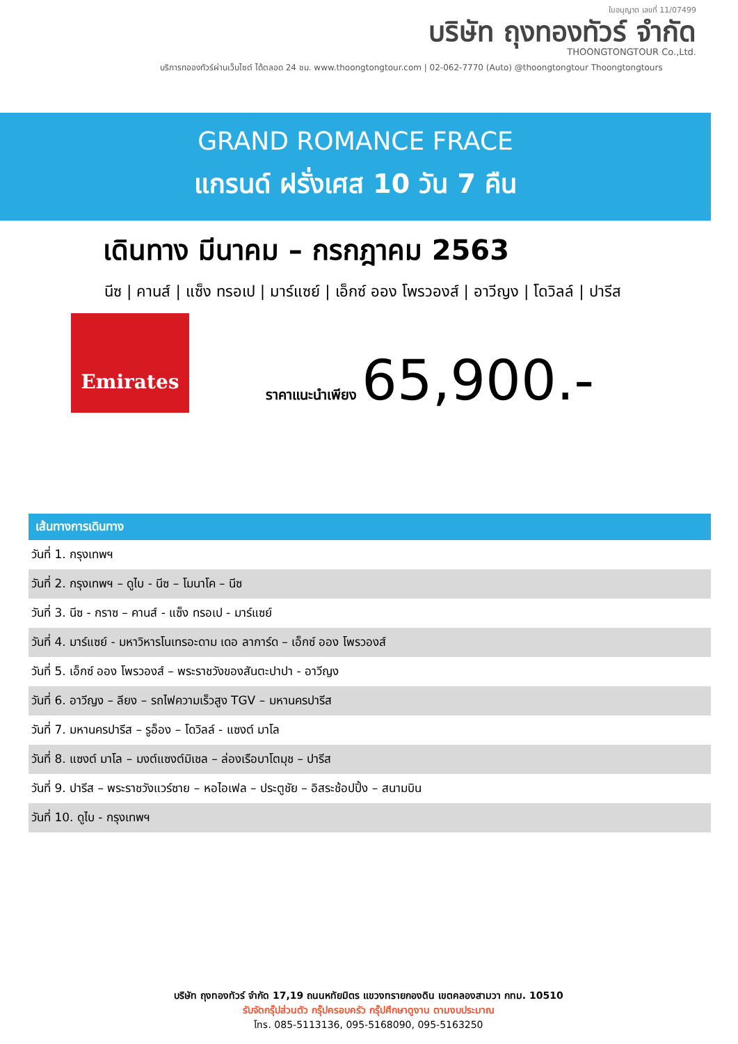ใบอนุญาต เลขที่ 11/07499
บริษัท ถุงทองทัวร์ จำกัด
THOONGTONGTOUR Co.,Ltd.
บริการทอองทัวร์ผ่านเว็บไซต์ ได้ตลอด 24 ชม. www.thoongtongtour.com | 02-062-7770 (Auto) @thoongtongtour Thoongtongtours
GRAND ROMANCE FRACE
แกรนด์ ฝรั่งเศส 10 วัน 7 คืน
เดินทาง มีนาคม – กรกฎาคม 2563
นีซ | คานส์ | แซ็ง ทรอเป | มาร์แซย์ | เอ็กซ์ ออง โพรวองส์ | อาวีญง | โดวิลล์ | ปารีส
Emirates
ราคาแนะนำเพียง 65,900.-
| เส้นทางการเดินทาง |
| --- |
| วันที่ 1. กรุงเทพฯ |
| วันที่ 2. กรุงเทพฯ – ดูไบ - นีซ – โมนาโค – นีซ |
| วันที่ 3. นีซ - กราซ – คานส์ - แซ็ง ทรอเป - มาร์แซย์ |
| วันที่ 4. มาร์แซย์ - มหาวิหารโนเทรอะดาม เดอ ลาการ์ด – เอ็กซ์ ออง โพรวองส์ |
| วันที่ 5. เอ็กซ์ ออง โพรวองส์ – พระราชวังของสันตะปาปา - อาวีญง |
| วันที่ 6. อาวีญง – ลียง – รถไฟความเร็วสูง TGV – มหานครปารีส |
| วันที่ 7. มหานครปารีส – รูอ็อง – โดวิลล์ - แซงต์ มาโล |
| วันที่ 8. แซงต์ มาโล – มงต์แซงต์มิเชล – ล่องเรือบาโตมุช – ปารีส |
| วันที่ 9. ปารีส – พระราชวังแวร์ซาย – หอไอเฟล – ประตูชัย – อิสระช้อปปิ้ง – สนามบิน |
| วันที่ 10. ดูไบ - กรุงเทพฯ |
บริษัท ถุงทองทัวร์ จำกัด 17,19 ถนนหทัยมิตร แขวงทรายกองดิน เขตคลองสามวา กทม. 10510
รับจัดกรุ๊ปส่วนตัว กรุ๊ปครอบครัว กรุ๊ปศึกษาดูงาน ตามงบประมาณ
โทร. 085-5113136, 095-5168090, 095-5163250